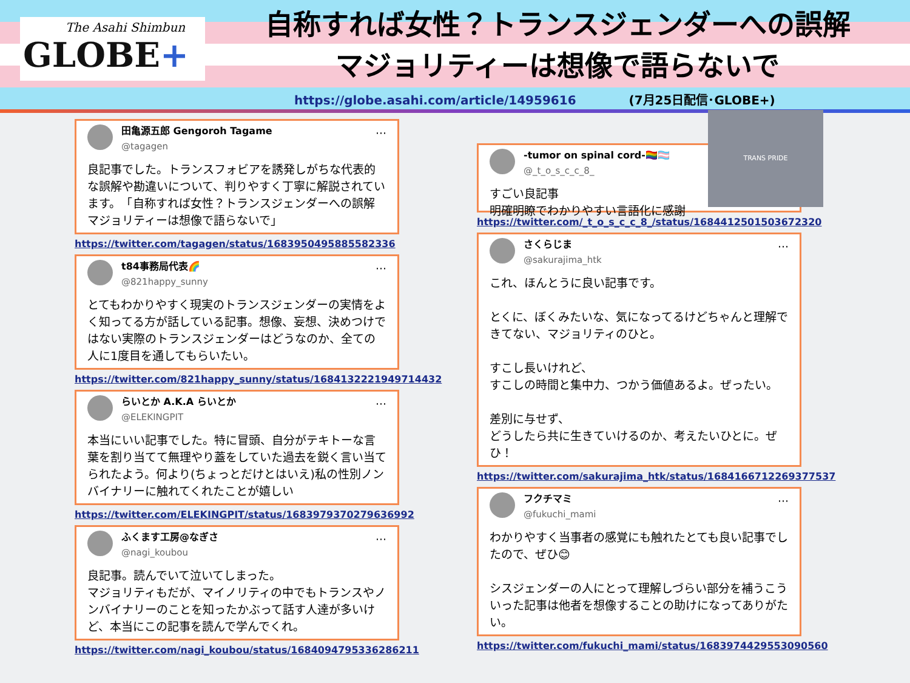The Asahi Shimbun
GLOBE+
自称すれば女性？トランスジェンダーへの誤解
マジョリティーは想像で語らないで
https://globe.asahi.com/article/14959616 (7月25日配信･GLOBE+)
···
田亀源五郎 Gengoroh Tagame
@tagagen
良記事でした。トランスフォビアを誘発しがちな代表的な誤解や勘違いについて、判りやすく丁寧に解説されています。　「自称すれば女性？トランスジェンダーへの誤解　マジョリティーは想像で語らないで」
https://twitter.com/tagagen/status/1683950495885582336
···
t84事務局代表🌈
@821happy_sunny
とてもわかりやすく現実のトランスジェンダーの実情をよく知ってる方が話している記事。想像、妄想、決めつけではない実際のトランスジェンダーはどうなのか、全ての人に1度目を通してもらいたい。
https://twitter.com/821happy_sunny/status/1684132221949714432
···
らいとか A.K.A らいとか
@ELEKINGPIT
本当にいい記事でした。特に冒頭、自分がテキトーな言葉を割り当てて無理やり蓋をしていた過去を鋭く言い当てられたよう。何より(ちょっとだけとはいえ)私の性別ノンバイナリーに触れてくれたことが嬉しい
https://twitter.com/ELEKINGPIT/status/1683979370279636992
···
ふくます工房@なぎさ
@nagi_koubou
良記事。読んでいて泣いてしまった。
マジョリティもだが、マイノリティの中でもトランスやノンバイナリーのことを知ったかぶって話す人達が多いけど、本当にこの記事を読んで学んでくれ。
https://twitter.com/nagi_koubou/status/1684094795336286211
-tumor on spinal cord-🏳️‍🌈🏳️‍⚧️
@_t_o_s_c_c_8_
すごい良記事
明確明瞭でわかりやすい言語化に感謝
TRANS PRIDE
https://twitter.com/_t_o_s_c_c_8_/status/1684412501503672320
···
さくらじま
@sakurajima_htk
これ、ほんとうに良い記事です。
とくに、ぼくみたいな、気になってるけどちゃんと理解できてない、マジョリティのひと。
すこし長いけれど、
すこしの時間と集中力、つかう価値あるよ。ぜったい。
差別に与せず、
どうしたら共に生きていけるのか、考えたいひとに。ぜひ！
https://twitter.com/sakurajima_htk/status/1684166712269377537
···
フクチマミ
@fukuchi_mami
わかりやすく当事者の感覚にも触れたとても良い記事でしたので、ぜひ😊
シスジェンダーの人にとって理解しづらい部分を補うこういった記事は他者を想像することの助けになってありがたい。
https://twitter.com/fukuchi_mami/status/1683974429553090560